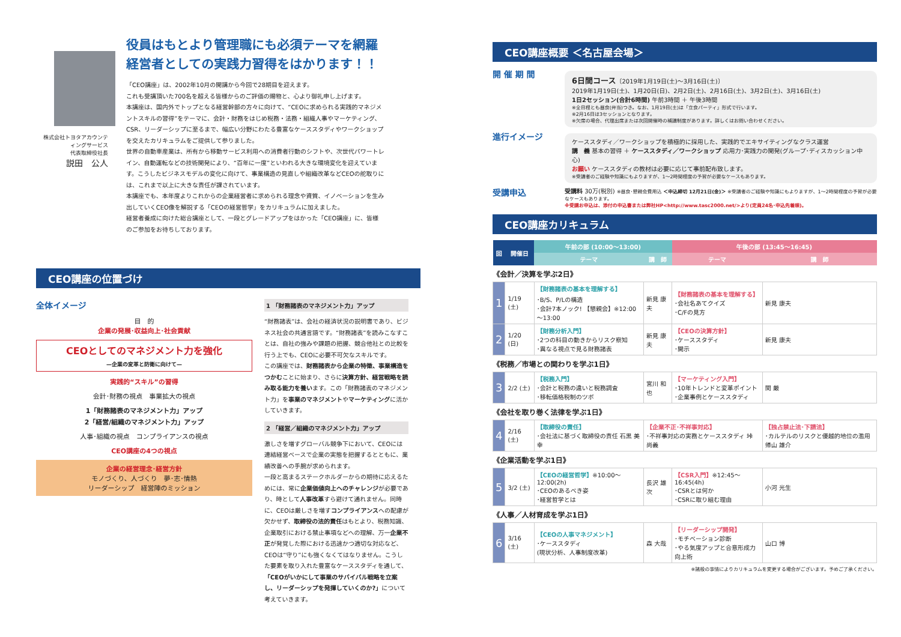株式会社トヨタアカウンティングサービス
代表取締役社長
説田　公人
役員はもとより管理職にも必須テーマを網羅
経営者としての実践力習得をはかります！！
「CEO講座」は、2002年10月の開講から今回で28期目を迎えます。
これも受講頂いた700名を超える皆様からのご評価の賜物と、心より御礼申し上げます。
本講座は、国内外でトップとなる経営幹部の方々に向けて、“CEOに求められる実践的マネジメントスキルの習得”をテーマに、会計・財務をはじめ税務・法務・組織人事やマーケティング、CSR、リーダーシップに至るまで、幅広い分野にわたる豊富なケーススタディやワークショップを交えたカリキュラムをご提供して参りました。
世界の自動車産業は、所有から移動サービス利用への消費者行動のシフトや、次世代パワートレイン、自動運転などの技術開発により、“百年に一度”といわれる大きな環境変化を迎えています。こうしたビジネスモデルの変化に向けて、事業構造の見直しや組織改革などCEOの舵取りには、これまで以上に大きな責任が課されています。
本講座でも、本年度よりこれからの企業経営者に求められる理念や資質、イノベーションを生み出していくCEO像を解説する「CEOの経営哲学」をカリキュラムに加えました。
経営者養成に向けた総合講座として、一段とグレードアップをはかった「CEO講座」に、皆様のご参加をお待ちしております。
CEO講座の位置づけ
全体イメージ
目　的
企業の発展･収益向上･社会貢献
CEOとしてのマネジメント力を強化
—企業の変革と防衛に向けて—
実践的“スキル”の習得
会計･財務の視点　事業拡大の視点
1「財務諸表のマネジメント力」アップ
2「経営/組織のマネジメント力」アップ
人事･組織の視点　コンプライアンスの視点
CEO講座の4つの視点
企業の経営理念･経営方針
モノづくり、人づくり　夢･志･情熱
リーダーシップ　経営陣のミッション
1 「財務諸表のマネジメント力」アップ
“財務諸表”は、会社の経済状況の説明書であり、ビジネス社会の共通言語です。“財務諸表”を読みこなすことは、自社の強みや課題の把握、競合他社との比較を行う上でも、CEOに必要不可欠なスキルです。
この講座では、財務諸表から企業の特徴、事業構造をつかむことに始まり、さらに決算方針、経営戦略を読み取る能力を養います。この「財務諸表のマネジメント力」を事業のマネジメントやマーケティングに活かしていきます。
2 「経営／組織のマネジメント力」アップ
激しさを増すグローバル競争下において、CEOには連結経営ベースで企業の実態を把握するとともに、業績改善への手腕が求められます。
一段と高まるステークホルダーからの期待に応えるためには、常に企業価値向上へのチャレンジが必要であり、時として人事改革すら避けて通れません。同時に、CEOは厳しさを増すコンプライアンスへの配慮が欠かせず、取締役の法的責任はもとより、税務知識、企業取引における禁止事項などへの理解、万一企業不正が発覚した際における迅速かつ適切な対応など、CEOは“守り”にも強くなくてはなりません。こうした要素を取り入れた豊富なケーススタディを通して、「CEOがいかにして事業のサバイバル戦略を立案し、リーダーシップを発揮していくのか?」について考えていきます。
CEO講座概要 ＜名古屋会場＞
開 催 期 間
6日間コース〔2019年1月19日(土)～3月16日(土)〕
2019年1月19日(土)、1月20日(日)、2月2日(土)、2月16日(土)、3月2日(土)、3月16日(土)
1日2セッション(合計6時間) 午前3時間 ＋ 午後3時間
※全日程とも昼食(弁当)つき。なお、1月19日(土)は「立食パーティ」形式で行います。
※2月16日は3セッションとなります。
※欠席の場合、代理出席または次回開催時の補講制度があります。詳しくはお問い合わせください。
進行イメージ
ケーススタディ／ワークショップを積極的に採用した、実践的でエキサイティングなクラス運営
講　義 基本の習得 ＋ ケーススタディ／ワークショップ 応用力･実践力の開発(グループ･ディスカッション中心)
お願い ケーススタディの教材は必要に応じて事前配布致します。
※受講者のご経験や知識にもよりますが、1～2時間程度の予習が必要なケースもあります。
受講申込
受講料 30万(税別) ※昼食･懇親会費用込 ＜申込締切 12月21日(金)＞ ※受講者のご経験や知識にもよりますが、1～2時間程度の予習が必要なケースもあります。
※受講お申込は、添付の申込書または弊社HP<http://www.tasc2000.net/>より(定員24名･申込先着順)。
CEO講座カリキュラム
| 回 | 開催日 | 午前の部 (10:00～13:00) | | 午後の部 (13:45～16:45) | |
| --- | --- | --- | --- | --- | --- |
| | | テーマ | 講 師 | テーマ | 講 師 |
| 《会計／決算を学ぶ2日》 | | | | | |
| 1 | 1/19 (土) | 【財務諸表の基本を理解する】 ･B/S、P/Lの構造 ･会計7本ノック! 【懇親会】※12:00～13:00 | 新見 康夫 | 【財務諸表の基本を理解する】 ･会社名あてクイズ ･C/Fの見方 | 新見 康夫 |
| 2 | 1/20 (日) | 【財務分析入門】 ･2つの科目の動きからリスク察知 ･異なる視点で見る財務諸表 | 新見 康夫 | 【CEOの決算方針】 ･ケーススタディ ･開示 | 新見 康夫 |
| 《税務／市場との関わりを学ぶ1日》 | | | | | |
| 3 | 2/2 (土) | 【税務入門】 ･会計と税務の違いと税務調査 ･移転価格税制のツボ | 宮川 和也 | 【マーケティング入門】 ･10年トレンドと変革ポイント ･企業事例とケーススタディ | 関 厳 |
| 《会社を取り巻く法律を学ぶ1日》 | | | | | |
| 4 | 2/16 (土) | 【取締役の責任】 ･会社法に基づく取締役の責任 石黒 美幸 | 【企業不正･不祥事対応】 ･不祥事対応の実務とケーススタディ 垰 尚義 | | 【独占禁止法･下請法】 ･カルテルのリスクと優越的地位の濫用 帰山 雄介 |
| 《企業活動を学ぶ1日》 | | | | | |
| 5 | 3/2 (土) | 【CEOの経営哲学】 ※10:00～12:00(2h) ･CEOのあるべき姿 ･経営哲学とは | 長沢 雄次 | 【CSR入門】 ※12:45～16:45(4h) ･CSRとは何か ･CSRに取り組む理由 | 小河 光生 |
| 《人事／人材育成を学ぶ1日》 | | | | | |
| 6 | 3/16 (土) | 【CEOの人事マネジメント】 ･ケーススタディ (現状分析、人事制度改革) | 森 大哉 | 【リーダーシップ開発】 ･モチベーション診断 ･やる気度アップと合意形成力向上術 | 山口 博 |
※諸般の事情によりカリキュラムを変更する場合がございます。予めご了承ください。